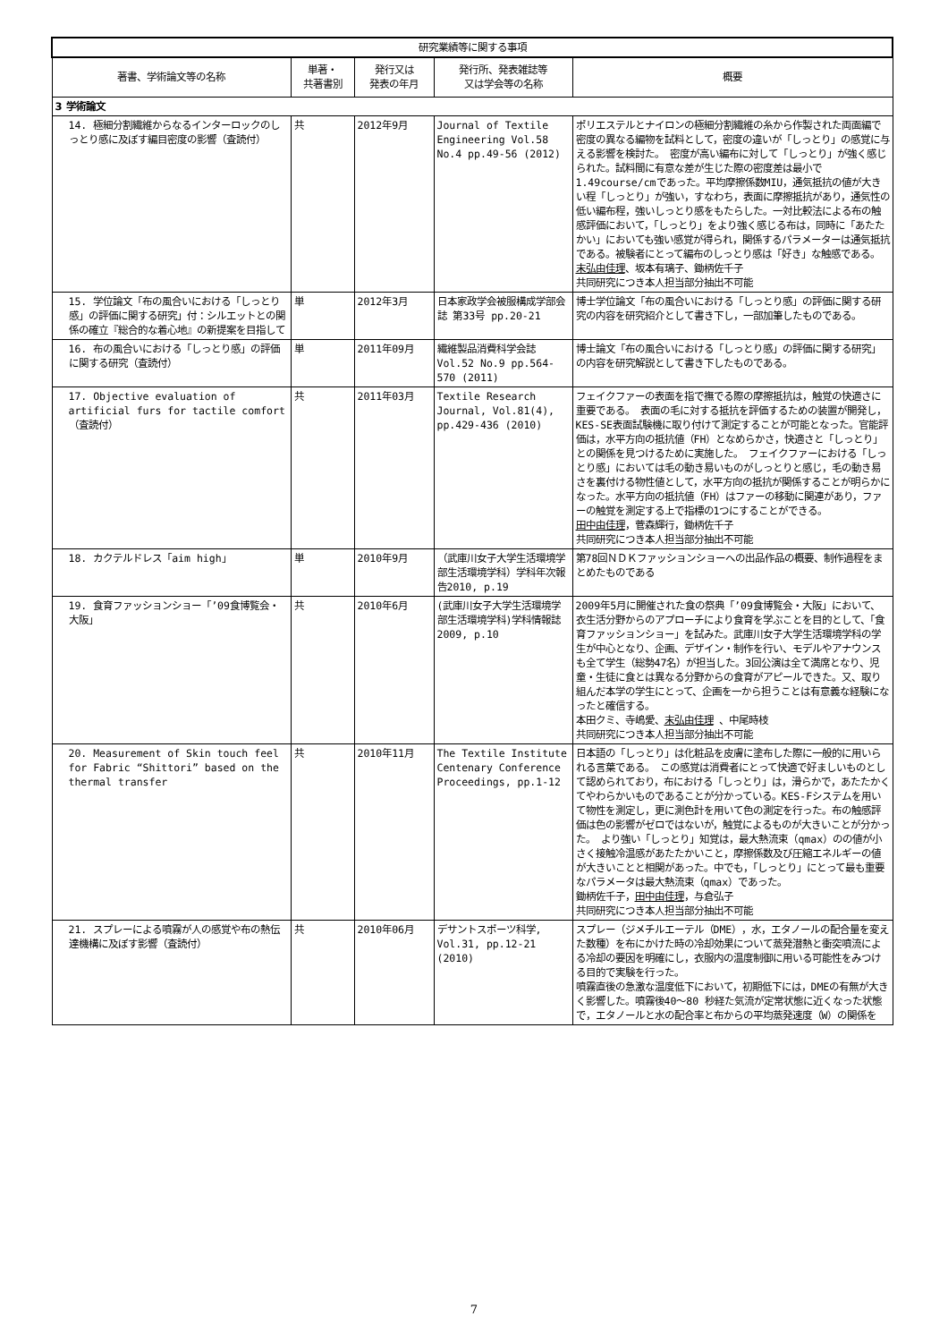| 研究業績等に関する事項 | | | | |
| --- | --- | --- | --- | --- |
| 著書、学術論文等の名称 | 単著・ 共著書別 | 発行又は 発表の年月 | 発行所、発表雑誌等 又は学会等の名称 | 概要 |
| 3 学術論文 | | | | |
| 14. 極細分割繊維からなるインターロックのしっとり感に及ぼす編目密度の影響（査読付） | 共 | 2012年9月 | Journal of Textile Engineering Vol.58 No.4 pp.49-56 (2012) | ポリエステルとナイロンの極細分割繊維の糸から作製された両面編で密度の異なる編物を試料として，密度の違いが「しっとり」の感覚に与える影響を検討た。 密度が高い編布に対して「しっとり」が強く感じられた。試料間に有意な差が生じた際の密度差は最小で1.49course/cmであった。平均摩擦係数MIU，通気抵抗の値が大きい程「しっとり」が強い，すなわち，表面に摩擦抵抗があり，通気性の低い編布程，強いしっとり感をもたらした。一対比較法による布の触感評価において，「しっとり」をより強く感じる布は，同時に「あたたかい」においても強い感覚が得られ，関係するパラメーターは通気抵抗である。被験者にとって編布のしっとり感は「好き」な触感である。 末弘由佳理 、坂本有璃子、鋤柄佐千子 共同研究につき本人担当部分抽出不可能 |
| 15. 学位論文「布の風合いにおける「しっとり感」の評価に関する研究」付：シルエットとの関係の確立『総合的な着心地』の新提案を目指して | 単 | 2012年3月 | 日本家政学会被服構成学部会誌 第33号 pp.20-21 | 博士学位論文「布の風合いにおける「しっとり感」の評価に関する研究の内容を研究紹介として書き下し，一部加筆したものである。 |
| 16. 布の風合いにおける「しっとり感」の評価に関する研究（査読付） | 単 | 2011年09月 | 繊維製品消費科学会誌Vol.52 No.9 pp.564-570 (2011) | 博士論文「布の風合いにおける「しっとり感」の評価に関する研究」の内容を研究解説として書き下したものである。 |
| 17. Objective evaluation of artificial furs for tactile comfort（査読付） | 共 | 2011年03月 | Textile Research Journal, Vol.81(4), pp.429-436 (2010) | フェイクファーの表面を指で撫でる際の摩擦抵抗は，触覚の快適さに重要である。 表面の毛に対する抵抗を評価するための装置が開発し，KES-SE表面試験機に取り付けて測定することが可能となった。官能評価は，水平方向の抵抗値（FH）となめらかさ，快適さと「しっとり」との関係を見つけるために実施した。 フェイクファーにおける「しっとり感」においては毛の動き易いものがしっとりと感じ，毛の動き易さを裏付ける物性値として，水平方向の抵抗が関係することが明らかになった。水平方向の抵抗値（FH）はファーの移動に関連があり，ファーの触覚を測定する上で指標の1つにすることができる。 田中由佳理 ，菅森輝行，鋤柄佐千子 共同研究につき本人担当部分抽出不可能 |
| 18. カクテルドレス「aim high」 | 単 | 2010年9月 | （武庫川女子大学生活環境学部生活環境学科）学科年次報告2010, p.19 | 第78回ＮＤＫファッションショーへの出品作品の概要、制作過程をまとめたものである |
| 19. 食育ファッションショー「’09食博覧会・大阪」 | 共 | 2010年6月 | (武庫川女子大学生活環境学部生活環境学科)学科情報誌2009, p.10 | 2009年5月に開催された食の祭典「’09食博覧会・大阪」において、衣生活分野からのアプローチにより食育を学ぶことを目的として、「食育ファッションショー」を試みた。武庫川女子大学生活環境学科の学生が中心となり、企画、デザイン・制作を行い、モデルやアナウンスも全て学生（総勢47名）が担当した。3回公演は全て満席となり、児童・生徒に食とは異なる分野からの食育がアピールできた。又、取り組んだ本学の学生にとって、企画を一から担うことは有意義な経験になったと確信する。 本田クミ、寺嶋愛、 末弘由佳理 、中尾時枝 共同研究につき本人担当部分抽出不可能 |
| 20. Measurement of Skin touch feel for Fabric “Shittori” based on the thermal transfer | 共 | 2010年11月 | The Textile Institute Centenary Conference Proceedings, pp.1-12 | 日本語の「しっとり」は化粧品を皮膚に塗布した際に一般的に用いられる言葉である。 この感覚は消費者にとって快適で好ましいものとして認められており，布における「しっとり」は，滑らかで，あたたかくてやわらかいものであることが分かっている。KES-Fシステムを用いて物性を測定し，更に測色計を用いて色の測定を行った。布の触感評価は色の影響がゼロではないが，触覚によるものが大きいことが分かった。 より強い「しっとり」知覚は，最大熱流束（qmax）のの値が小さく接触冷温感があたたかいこと，摩擦係数及び圧縮エネルギーの値が大きいことと相関があった。中でも，「しっとり」にとって最も重要なパラメータは最大熱流束（qmax）であった。 鋤柄佐千子， 田中由佳理 ，与倉弘子 共同研究につき本人担当部分抽出不可能 |
| 21. スプレーによる噴霧が人の感覚や布の熱伝達機構に及ぼす影響（査読付） | 共 | 2010年06月 | デサントスポーツ科学, Vol.31, pp.12-21 (2010) | スプレー（ジメチルエーテル（DME），水，エタノールの配合量を変えた数種）を布にかけた時の冷却効果について蒸発潜熱と衝突噴流による冷却の要因を明確にし，衣服内の温度制御に用いる可能性をみつける目的で実験を行った。 噴霧直後の急激な温度低下において，初期低下には，DMEの有無が大きく影響した。噴霧後40～80 秒経た気流が定常状態に近くなった状態で，エタノールと水の配合率と布からの平均蒸発速度（W）の関係を |
7